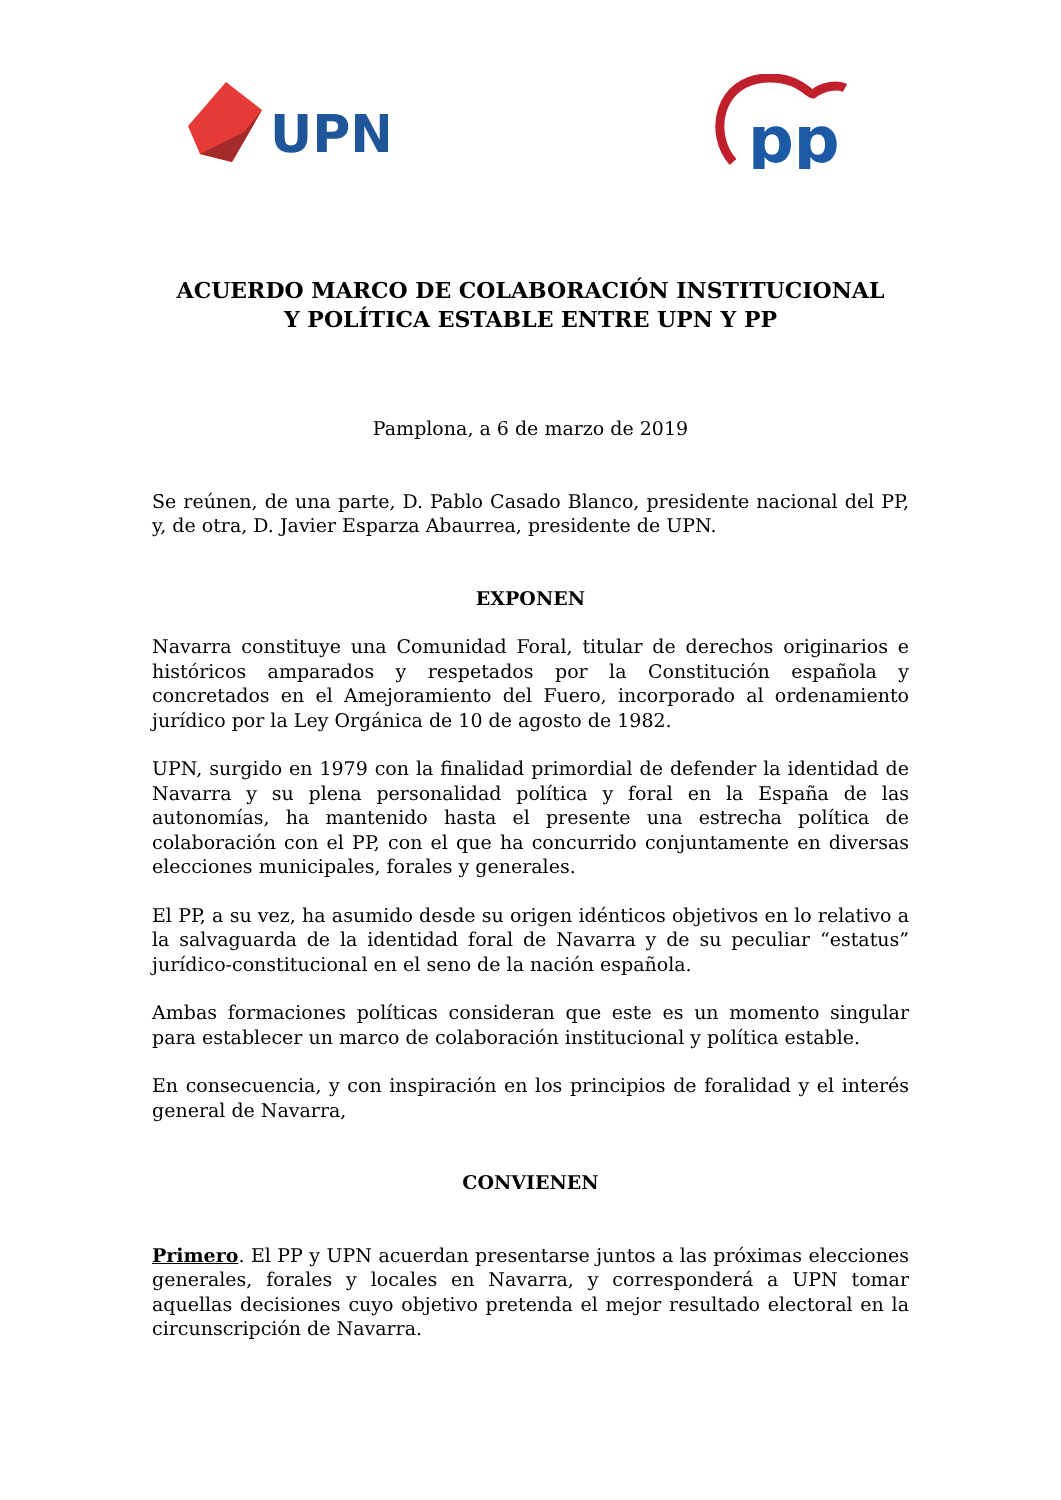UPN
pp
ACUERDO MARCO DE COLABORACIÓN INSTITUCIONAL
Y POLÍTICA ESTABLE ENTRE UPN Y PP
Pamplona, a 6 de marzo de 2019
Se reúnen, de una parte, D. Pablo Casado Blanco, presidente nacional del PP, y, de otra, D. Javier Esparza Abaurrea, presidente de UPN.
EXPONEN
Navarra constituye una Comunidad Foral, titular de derechos originarios e históricos amparados y respetados por la Constitución española y concretados en el Amejoramiento del Fuero, incorporado al ordenamiento jurídico por la Ley Orgánica de 10 de agosto de 1982.
UPN, surgido en 1979 con la finalidad primordial de defender la identidad de Navarra y su plena personalidad política y foral en la España de las autonomías, ha mantenido hasta el presente una estrecha política de colaboración con el PP, con el que ha concurrido conjuntamente en diversas elecciones municipales, forales y generales.
El PP, a su vez, ha asumido desde su origen idénticos objetivos en lo relativo a la salvaguarda de la identidad foral de Navarra y de su peculiar “estatus” jurídico-constitucional en el seno de la nación española.
Ambas formaciones políticas consideran que este es un momento singular para establecer un marco de colaboración institucional y política estable.
En consecuencia, y con inspiración en los principios de foralidad y el interés general de Navarra,
CONVIENEN
Primero. El PP y UPN acuerdan presentarse juntos a las próximas elecciones generales, forales y locales en Navarra, y corresponderá a UPN tomar aquellas decisiones cuyo objetivo pretenda el mejor resultado electoral en la circunscripción de Navarra.